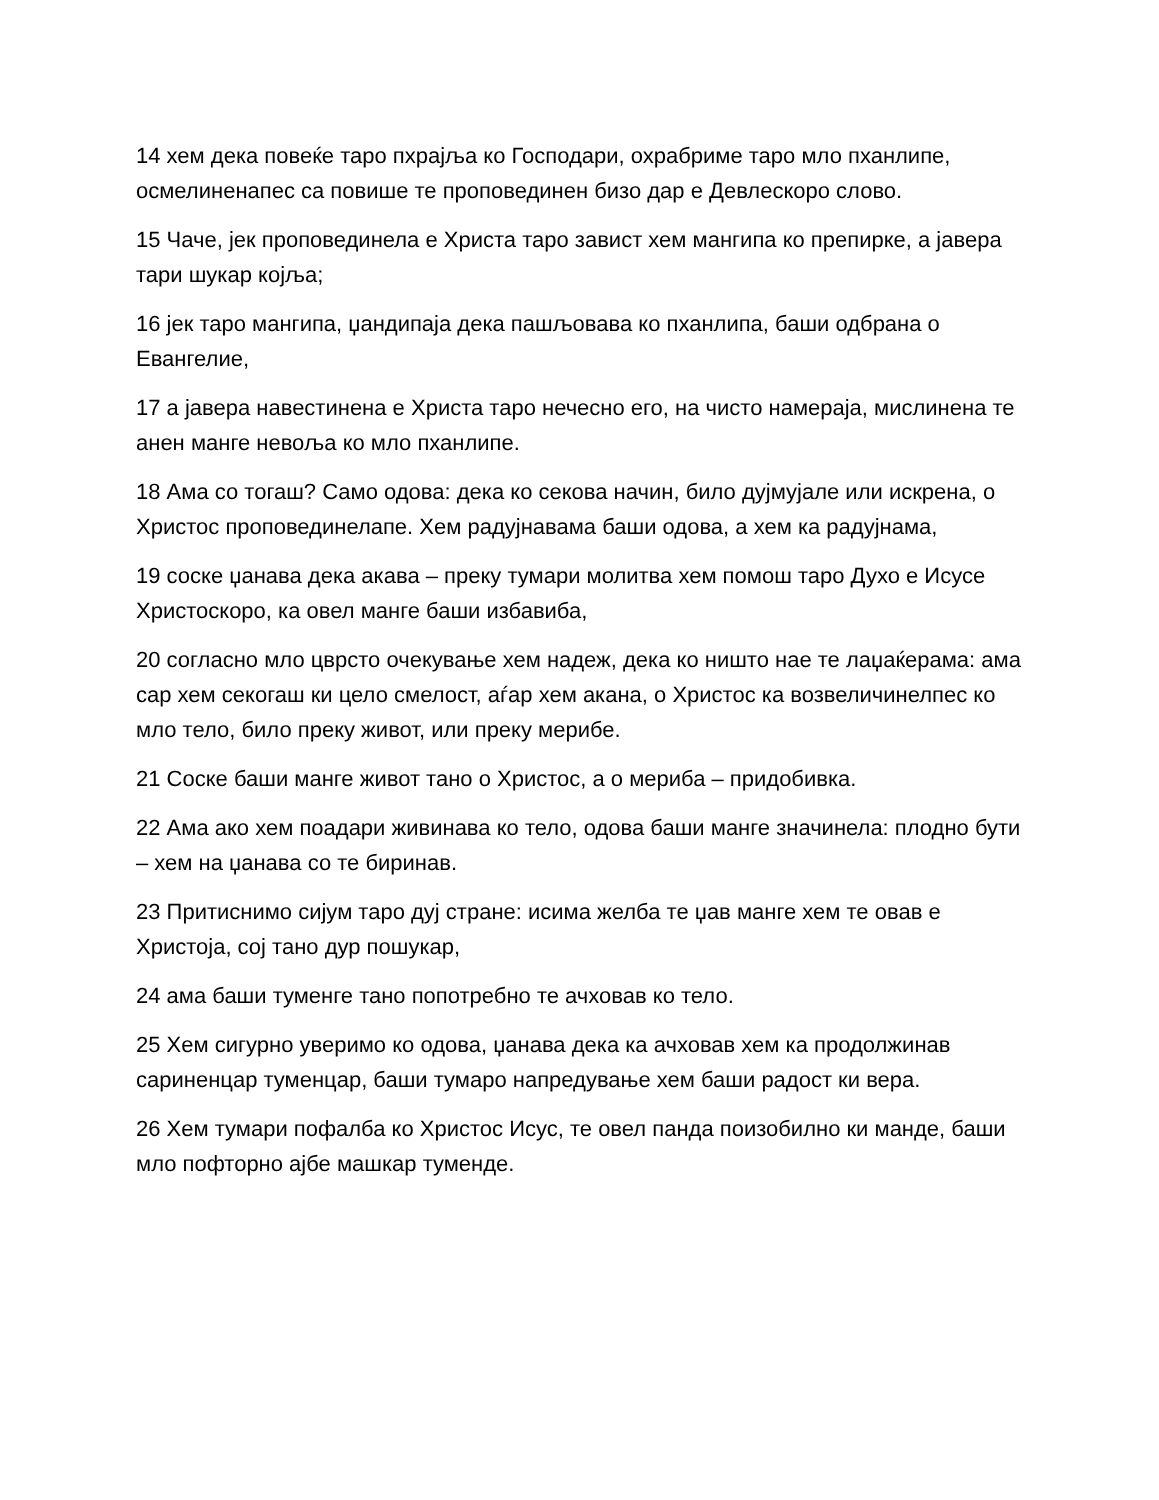14 хем дека повеќе таро пхрајља ко Господари, охрабриме таро мло пханлипе, осмелиненапес са повише те проповединен бизо дар е Девлескоро слово.
15 Чаче, јек проповединела е Христа таро завист хем мангипа ко препирке, а јавера тари шукар којља;
16 јек таро мангипа, џандипаја дека пашљовава ко пханлипа, баши одбрана о Евангелие,
17 а јавера навестинена е Христа таро нечесно его, на чисто намераја, мислинена те анен манге невоља ко мло пханлипе.
18 Ама со тогаш? Само одова: дека ко секова начин, било дујмујале или искрена, о Христос проповединелапе. Хем радујнавама баши одова, а хем ка радујнама,
19 соске џанава дека акава – преку тумари молитва хем помош таро Духо е Исусе Христоскоро, ка овел манге баши избавиба,
20 согласно мло цврсто очекување хем надеж, дека ко ништо нае те лаџаќерама: ама сар хем секогаш ки цело смелост, аѓар хем акана, о Христос ка возвеличинелпес ко мло тело, било преку живот, или преку мерибе.
21 Соске баши манге живот тано о Христос, а о мериба – придобивка.
22 Ама ако хем поадари живинава ко тело, одова баши манге значинела: плодно бути – хем на џанава со те биринав.
23 Притиснимо сијум таро дуј стране: исима желба те џав манге хем те овав е Христоја, сој тано дур пошукар,
24 ама баши туменге тано попотребно те ачховав ко тело.
25 Хем сигурно уверимо ко одова, џанава дека ка ачховав хем ка продолжинав сариненцар туменцар, баши тумаро напредување хем баши радост ки вера.
26 Хем тумари пофалба ко Христос Исус, те овел панда поизобилно ки манде, баши мло пофторно ајбе машкар туменде.